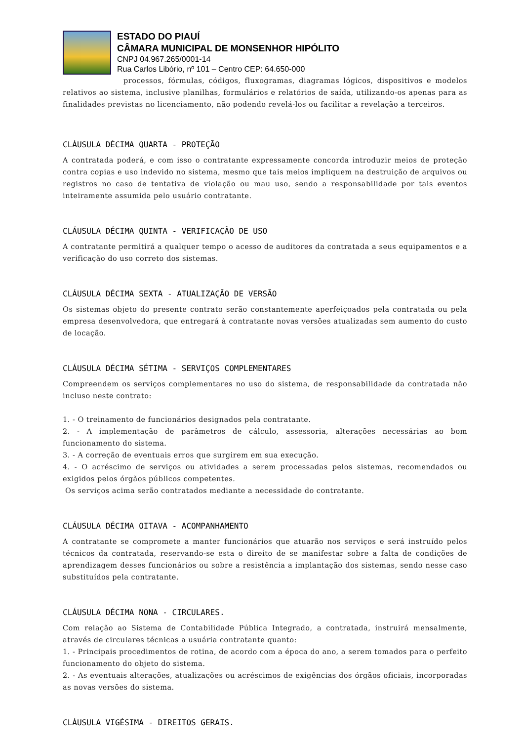ESTADO DO PIAUÍ
CÂMARA MUNICIPAL DE MONSENHOR HIPÓLITO
CNPJ 04.967.265/0001-14
Rua Carlos Libório, nº 101 – Centro CEP: 64.650-000
processos, fórmulas, códigos, fluxogramas, diagramas lógicos, dispositivos e modelos relativos ao sistema, inclusive planilhas, formulários e relatórios de saída, utilizando-os apenas para as finalidades previstas no licenciamento, não podendo revelá-los ou facilitar a revelação a terceiros.
CLÁUSULA DÉCIMA QUARTA - PROTEÇÃO
A contratada poderá, e com isso o contratante expressamente concorda introduzir meios de proteção contra copias e uso indevido no sistema, mesmo que tais meios impliquem na destruição de arquivos ou registros no caso de tentativa de violação ou mau uso, sendo a responsabilidade por tais eventos inteiramente assumida pelo usuário contratante.
CLÁUSULA DÉCIMA QUINTA - VERIFICAÇÃO DE USO
A contratante permitirá a qualquer tempo o acesso de auditores da contratada a seus equipamentos e a verificação do uso correto dos sistemas.
CLÁUSULA DÉCIMA SEXTA - ATUALIZAÇÃO DE VERSÃO
Os sistemas objeto do presente contrato serão constantemente aperfeiçoados pela contratada ou pela empresa desenvolvedora, que entregará à contratante novas versões atualizadas sem aumento do custo de locação.
CLÁUSULA DÉCIMA SÉTIMA - SERVIÇOS COMPLEMENTARES
Compreendem os serviços complementares no uso do sistema, de responsabilidade da contratada não incluso neste contrato:
1. - O treinamento de funcionários designados pela contratante.
2. - A implementação de parâmetros de cálculo, assessoria, alterações necessárias ao bom funcionamento do sistema.
3. - A correção de eventuais erros que surgirem em sua execução.
4. - O acréscimo de serviços ou atividades a serem processadas pelos sistemas, recomendados ou exigidos pelos órgãos públicos competentes.
Os serviços acima serão contratados mediante a necessidade do contratante.
CLÁUSULA DÉCIMA OITAVA - ACOMPANHAMENTO
A contratante se compromete a manter funcionários que atuarão nos serviços e será instruído pelos técnicos da contratada, reservando-se esta o direito de se manifestar sobre a falta de condições de aprendizagem desses funcionários ou sobre a resistência a implantação dos sistemas, sendo nesse caso substituídos pela contratante.
CLÁUSULA DÉCIMA NONA - CIRCULARES.
Com relação ao Sistema de Contabilidade Pública Integrado, a contratada, instruirá mensalmente, através de circulares técnicas a usuária contratante quanto:
1. - Principais procedimentos de rotina, de acordo com a época do ano, a serem tomados para o perfeito funcionamento do objeto do sistema.
2. - As eventuais alterações, atualizações ou acréscimos de exigências dos órgãos oficiais, incorporadas as novas versões do sistema.
CLÁUSULA VIGÉSIMA - DIREITOS GERAIS.